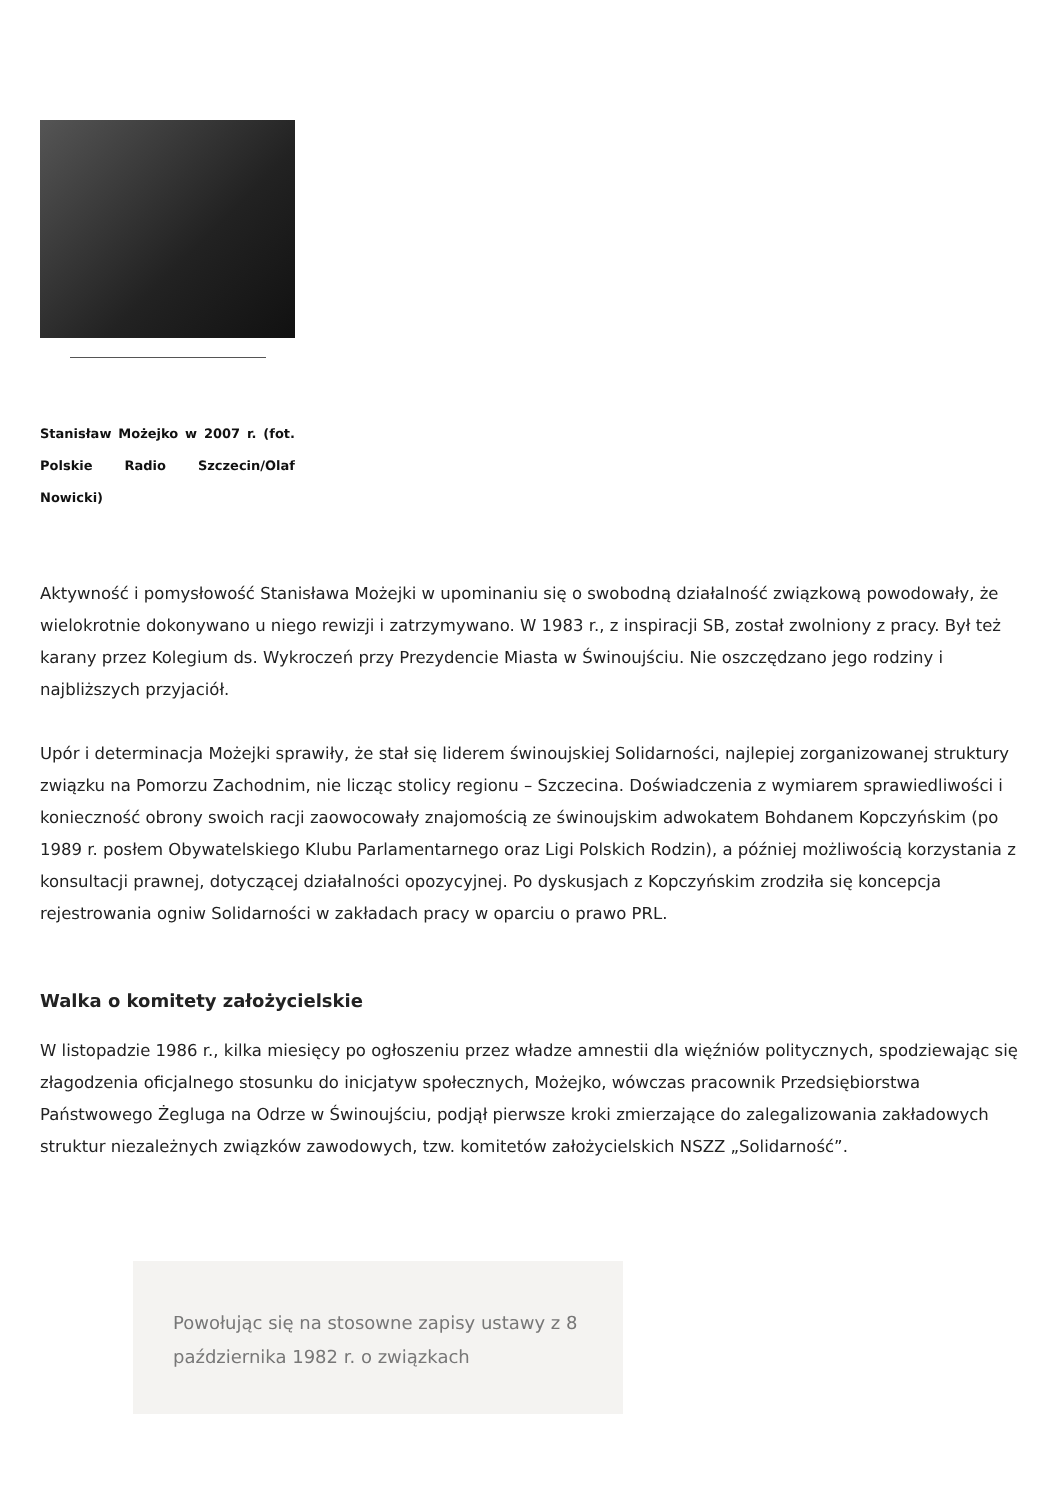Stanisław Możejko w 2007 r. (fot. Polskie Radio Szczecin/Olaf Nowicki)
Aktywność i pomysłowość Stanisława Możejki w upominaniu się o swobodną działalność związkową powodowały, że wielokrotnie dokonywano u niego rewizji i zatrzymywano. W 1983 r., z inspiracji SB, został zwolniony z pracy. Był też karany przez Kolegium ds. Wykroczeń przy Prezydencie Miasta w Świnoujściu. Nie oszczędzano jego rodziny i najbliższych przyjaciół.
Upór i determinacja Możejki sprawiły, że stał się liderem świnoujskiej Solidarności, najlepiej zorganizowanej struktury związku na Pomorzu Zachodnim, nie licząc stolicy regionu – Szczecina. Doświadczenia z wymiarem sprawiedliwości i konieczność obrony swoich racji zaowocowały znajomością ze świnoujskim adwokatem Bohdanem Kopczyńskim (po 1989 r. posłem Obywatelskiego Klubu Parlamentarnego oraz Ligi Polskich Rodzin), a później możliwością korzystania z konsultacji prawnej, dotyczącej działalności opozycyjnej. Po dyskusjach z Kopczyńskim zrodziła się koncepcja rejestrowania ogniw Solidarności w zakładach pracy w oparciu o prawo PRL.
Walka o komitety założycielskie
W listopadzie 1986 r., kilka miesięcy po ogłoszeniu przez władze amnestii dla więźniów politycznych, spodziewając się złagodzenia oficjalnego stosunku do inicjatyw społecznych, Możejko, wówczas pracownik Przedsiębiorstwa Państwowego Żegluga na Odrze w Świnoujściu, podjął pierwsze kroki zmierzające do zalegalizowania zakładowych struktur niezależnych związków zawodowych, tzw. komitetów założycielskich NSZZ „Solidarność”.
Powołując się na stosowne zapisy ustawy z 8 października 1982 r. o związkach